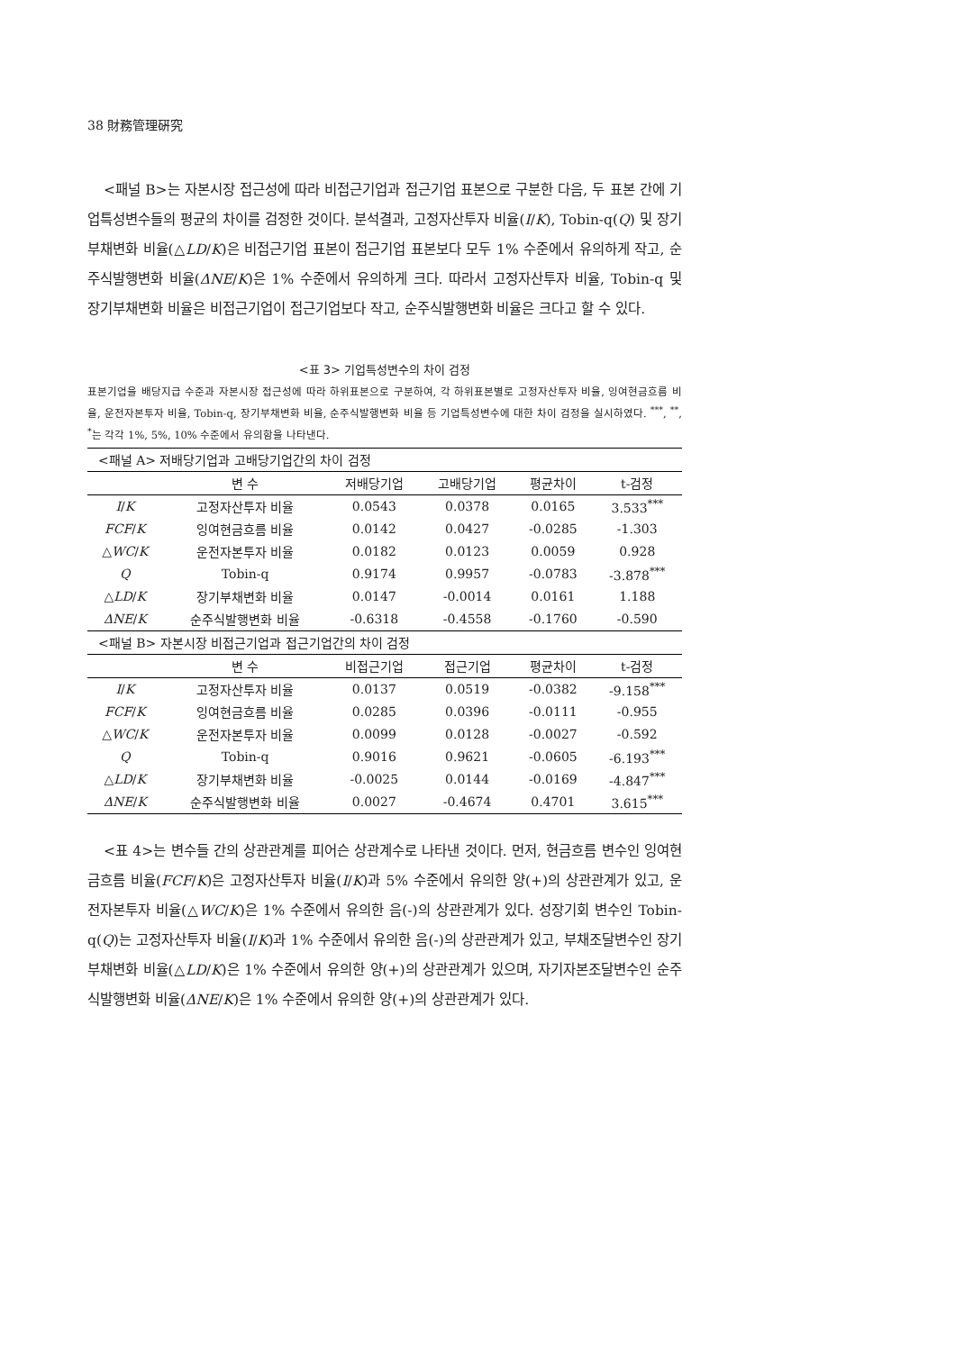38 財務管理硏究
<패널 B>는 자본시장 접근성에 따라 비접근기업과 접근기업 표본으로 구분한 다음, 두 표본 간에 기업특성변수들의 평균의 차이를 검정한 것이다. 분석결과, 고정자산투자 비율(I/K), Tobin-q(Q) 및 장기부채변화 비율(△LD/K)은 비접근기업 표본이 접근기업 표본보다 모두 1% 수준에서 유의하게 작고, 순주식발행변화 비율(ΔNE/K)은 1% 수준에서 유의하게 크다. 따라서 고정자산투자 비율, Tobin-q 및 장기부채변화 비율은 비접근기업이 접근기업보다 작고, 순주식발행변화 비율은 크다고 할 수 있다.
<표 3> 기업특성변수의 차이 검정
표본기업을 배당지급 수준과 자본시장 접근성에 따라 하위표본으로 구분하여, 각 하위표본별로 고정자산투자 비율, 잉여현금흐름 비율, 운전자본투자 비율, Tobin-q, 장기부채변화 비율, 순주식발행변화 비율 등 기업특성변수에 대한 차이 검정을 실시하였다. <sup>***</sup>, <sup>**</sup>, <sup>*</sup>는 각각 1%, 5%, 10% 수준에서 유의함을 나타낸다.
| <패널 A> 저배당기업과 고배당기업간의 차이 검정 | | | | | |
| | 변 수 | 저배당기업 | 고배당기업 | 평균차이 | t-검정 |
| I / K | 고정자산투자 비율 | 0.0543 | 0.0378 | 0.0165 | 3.533<sup>***</sup> |
| FCF / K | 잉여현금흐름 비율 | 0.0142 | 0.0427 | -0.0285 | -1.303 |
| △ WC / K | 운전자본투자 비율 | 0.0182 | 0.0123 | 0.0059 | 0.928 |
| Q | Tobin-q | 0.9174 | 0.9957 | -0.0783 | -3.878<sup>***</sup> |
| △ LD / K | 장기부채변화 비율 | 0.0147 | -0.0014 | 0.0161 | 1.188 |
| ΔNE / K | 순주식발행변화 비율 | -0.6318 | -0.4558 | -0.1760 | -0.590 |
| <패널 B> 자본시장 비접근기업과 접근기업간의 차이 검정 | | | | | |
| | 변 수 | 비접근기업 | 접근기업 | 평균차이 | t-검정 |
| I / K | 고정자산투자 비율 | 0.0137 | 0.0519 | -0.0382 | -9.158<sup>***</sup> |
| FCF / K | 잉여현금흐름 비율 | 0.0285 | 0.0396 | -0.0111 | -0.955 |
| △ WC / K | 운전자본투자 비율 | 0.0099 | 0.0128 | -0.0027 | -0.592 |
| Q | Tobin-q | 0.9016 | 0.9621 | -0.0605 | -6.193<sup>***</sup> |
| △ LD / K | 장기부채변화 비율 | -0.0025 | 0.0144 | -0.0169 | -4.847<sup>***</sup> |
| ΔNE / K | 순주식발행변화 비율 | 0.0027 | -0.4674 | 0.4701 | 3.615<sup>***</sup> |
<표 4>는 변수들 간의 상관관계를 피어슨 상관계수로 나타낸 것이다. 먼저, 현금흐름 변수인 잉여현금흐름 비율(FCF/K)은 고정자산투자 비율(I/K)과 5% 수준에서 유의한 양(+)의 상관관계가 있고, 운전자본투자 비율(△WC/K)은 1% 수준에서 유의한 음(-)의 상관관계가 있다. 성장기회 변수인 Tobin-q(Q)는 고정자산투자 비율(I/K)과 1% 수준에서 유의한 음(-)의 상관관계가 있고, 부채조달변수인 장기부채변화 비율(△LD/K)은 1% 수준에서 유의한 양(+)의 상관관계가 있으며, 자기자본조달변수인 순주식발행변화 비율(ΔNE/K)은 1% 수준에서 유의한 양(+)의 상관관계가 있다.